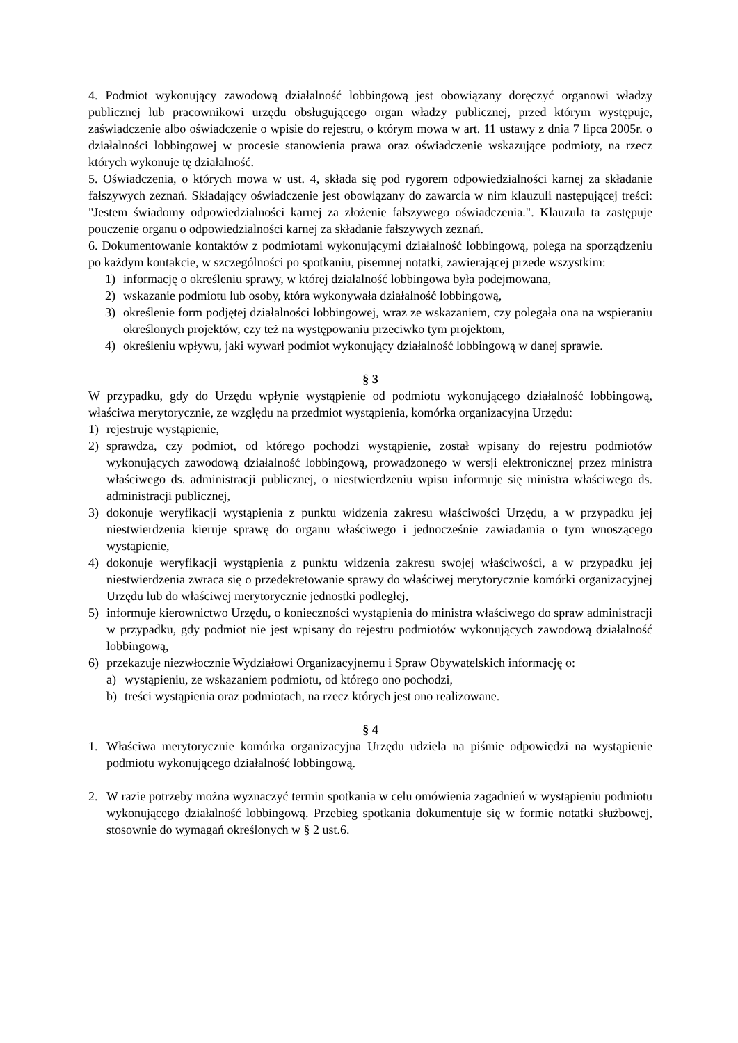4. Podmiot wykonujący zawodową działalność lobbingową jest obowiązany doręczyć organowi władzy publicznej lub pracownikowi urzędu obsługującego organ władzy publicznej, przed którym występuje, zaświadczenie albo oświadczenie o wpisie do rejestru, o którym mowa w art. 11 ustawy z dnia 7 lipca 2005r. o działalności lobbingowej w procesie stanowienia prawa oraz oświadczenie wskazujące podmioty, na rzecz których wykonuje tę działalność.
5. Oświadczenia, o których mowa w ust. 4, składa się pod rygorem odpowiedzialności karnej za składanie fałszywych zeznań. Składający oświadczenie jest obowiązany do zawarcia w nim klauzuli następującej treści: "Jestem świadomy odpowiedzialności karnej za złożenie fałszywego oświadczenia.". Klauzula ta zastępuje pouczenie organu o odpowiedzialności karnej za składanie fałszywych zeznań.
6. Dokumentowanie kontaktów z podmiotami wykonującymi działalność lobbingową, polega na sporządzeniu po każdym kontakcie, w szczególności po spotkaniu, pisemnej notatki, zawierającej przede wszystkim:
1) informację o określeniu sprawy, w której działalność lobbingowa była podejmowana,
2) wskazanie podmiotu lub osoby, która wykonywała działalność lobbingową,
3) określenie form podjętej działalności lobbingowej, wraz ze wskazaniem, czy polegała ona na wspieraniu określonych projektów, czy też na występowaniu przeciwko tym projektom,
4) określeniu wpływu, jaki wywarł podmiot wykonujący działalność lobbingową w danej sprawie.
§ 3
W przypadku, gdy do Urzędu wpłynie wystąpienie od podmiotu wykonującego działalność lobbingową, właściwa merytorycznie, ze względu na przedmiot wystąpienia, komórka organizacyjna Urzędu:
1) rejestruje wystąpienie,
2) sprawdza, czy podmiot, od którego pochodzi wystąpienie, został wpisany do rejestru podmiotów wykonujących zawodową działalność lobbingową, prowadzonego w wersji elektronicznej przez ministra właściwego ds. administracji publicznej, o niestwierdzeniu wpisu informuje się ministra właściwego ds. administracji publicznej,
3) dokonuje weryfikacji wystąpienia z punktu widzenia zakresu właściwości Urzędu, a w przypadku jej niestwierdzenia kieruje sprawę do organu właściwego i jednocześnie zawiadamia o tym wnoszącego wystąpienie,
4) dokonuje weryfikacji wystąpienia z punktu widzenia zakresu swojej właściwości, a w przypadku jej niestwierdzenia zwraca się o przedekretowanie sprawy do właściwej merytorycznie komórki organizacyjnej Urzędu lub do właściwej merytorycznie jednostki podległej,
5) informuje kierownictwo Urzędu, o konieczności wystąpienia do ministra właściwego do spraw administracji w przypadku, gdy podmiot nie jest wpisany do rejestru podmiotów wykonujących zawodową działalność lobbingową,
6) przekazuje niezwłocznie Wydziałowi Organizacyjnemu i Spraw Obywatelskich informację o:
a) wystąpieniu, ze wskazaniem podmiotu, od którego ono pochodzi,
b) treści wystąpienia oraz podmiotach, na rzecz których jest ono realizowane.
§ 4
1. Właściwa merytorycznie komórka organizacyjna Urzędu udziela na piśmie odpowiedzi na wystąpienie podmiotu wykonującego działalność lobbingową.
2. W razie potrzeby można wyznaczyć termin spotkania w celu omówienia zagadnień w wystąpieniu podmiotu wykonującego działalność lobbingową. Przebieg spotkania dokumentuje się w formie notatki służbowej, stosownie do wymagań określonych w § 2 ust.6.